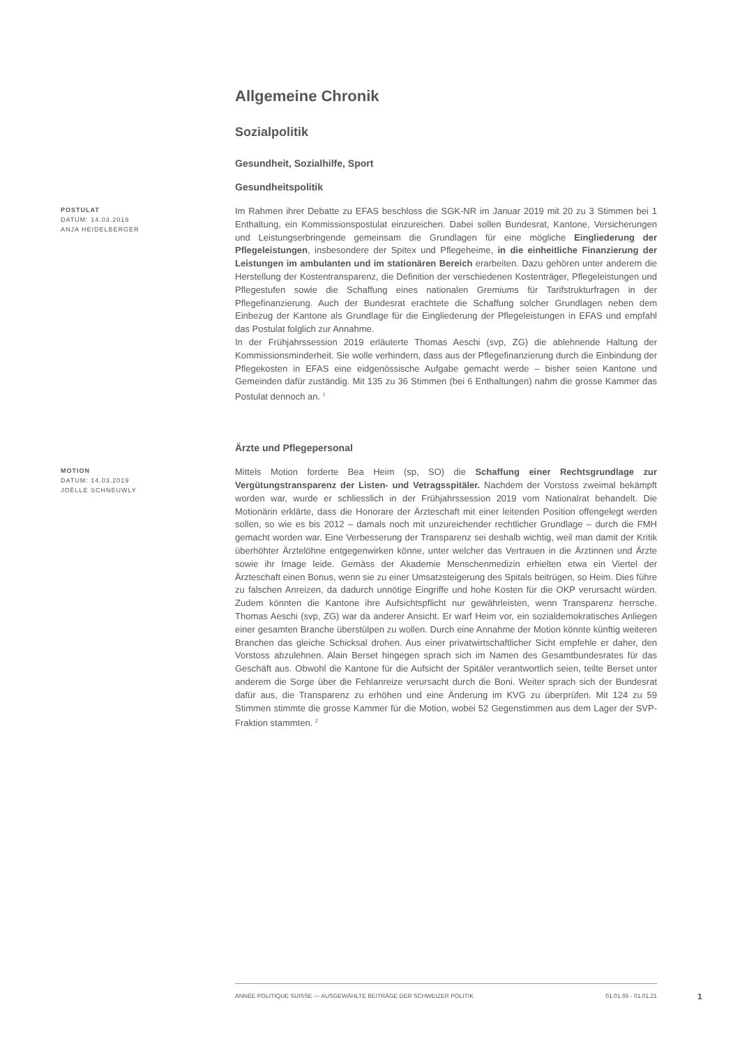Allgemeine Chronik
Sozialpolitik
Gesundheit, Sozialhilfe, Sport
Gesundheitspolitik
POSTULAT
DATUM: 14.03.2019
ANJA HEIDELBERGER
Im Rahmen ihrer Debatte zu EFAS beschloss die SGK-NR im Januar 2019 mit 20 zu 3 Stimmen bei 1 Enthaltung, ein Kommissionspostulat einzureichen. Dabei sollen Bundesrat, Kantone, Versicherungen und Leistungserbringende gemeinsam die Grundlagen für eine mögliche Eingliederung der Pflegeleistungen, insbesondere der Spitex und Pflegeheime, in die einheitliche Finanzierung der Leistungen im ambulanten und im stationären Bereich erarbeiten. Dazu gehören unter anderem die Herstellung der Kostentransparenz, die Definition der verschiedenen Kostenträger, Pflegeleistungen und Pflegestufen sowie die Schaffung eines nationalen Gremiums für Tarifstrukturfragen in der Pflegefinanzierung. Auch der Bundesrat erachtete die Schaffung solcher Grundlagen neben dem Einbezug der Kantone als Grundlage für die Eingliederung der Pflegeleistungen in EFAS und empfahl das Postulat folglich zur Annahme.
In der Frühjahrssession 2019 erläuterte Thomas Aeschi (svp, ZG) die ablehnende Haltung der Kommissionsminderheit. Sie wolle verhindern, dass aus der Pflegefinanzierung durch die Einbindung der Pflegekosten in EFAS eine eidgenössische Aufgabe gemacht werde – bisher seien Kantone und Gemeinden dafür zuständig. Mit 135 zu 36 Stimmen (bei 6 Enthaltungen) nahm die grosse Kammer das Postulat dennoch an. <sup>1</sup>
Ärzte und Pflegepersonal
MOTION
DATUM: 14.03.2019
JOËLLE SCHNEUWLY
Mittels Motion forderte Bea Heim (sp, SO) die Schaffung einer Rechtsgrundlage zur Vergütungstransparenz der Listen- und Vetragsspitäler. Nachdem der Vorstoss zweimal bekämpft worden war, wurde er schliesslich in der Frühjahrssession 2019 vom Nationalrat behandelt. Die Motionärin erklärte, dass die Honorare der Ärzteschaft mit einer leitenden Position offengelegt werden sollen, so wie es bis 2012 – damals noch mit unzureichender rechtlicher Grundlage – durch die FMH gemacht worden war. Eine Verbesserung der Transparenz sei deshalb wichtig, weil man damit der Kritik überhöhter Ärztelöhne entgegenwirken könne, unter welcher das Vertrauen in die Ärztinnen und Ärzte sowie ihr Image leide. Gemäss der Akademie Menschenmedizin erhielten etwa ein Viertel der Ärzteschaft einen Bonus, wenn sie zu einer Umsatzsteigerung des Spitals beitrügen, so Heim. Dies führe zu falschen Anreizen, da dadurch unnötige Eingriffe und hohe Kosten für die OKP verursacht würden. Zudem könnten die Kantone ihre Aufsichtspflicht nur gewährleisten, wenn Transparenz herrsche. Thomas Aeschi (svp, ZG) war da anderer Ansicht. Er warf Heim vor, ein sozialdemokratisches Anliegen einer gesamten Branche überstülpen zu wollen. Durch eine Annahme der Motion könnte künftig weiteren Branchen das gleiche Schicksal drohen. Aus einer privatwirtschaftlicher Sicht empfehle er daher, den Vorstoss abzulehnen. Alain Berset hingegen sprach sich im Namen des Gesamtbundesrates für das Geschäft aus. Obwohl die Kantone für die Aufsicht der Spitäler verantwortlich seien, teilte Berset unter anderem die Sorge über die Fehlanreize verursacht durch die Boni. Weiter sprach sich der Bundesrat dafür aus, die Transparenz zu erhöhen und eine Änderung im KVG zu überprüfen. Mit 124 zu 59 Stimmen stimmte die grosse Kammer für die Motion, wobei 52 Gegenstimmen aus dem Lager der SVP-Fraktion stammten. <sup>2</sup>
ANNÉE POLITIQUE SUISSE — AUSGEWÄHLTE BEITRÄGE DER SCHWEIZER POLITIK 01.01.65 - 01.01.21
1